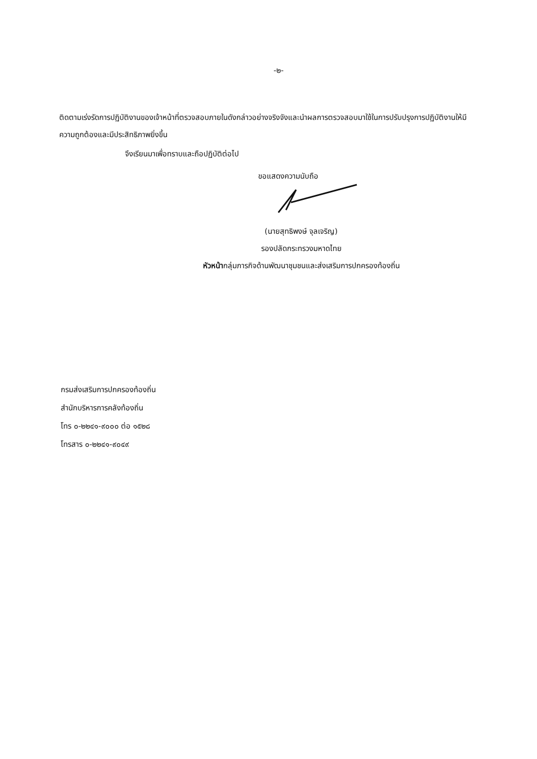-๒-
ติดตามเร่งรัดการปฏิบัติงานของเจ้าหน้าที่ตรวจสอบภายในดังกล่าวอย่างจริงจังและนำผลการตรวจสอบมาใช้ในการปรับปรุงการปฏิบัติงานให้มีความถูกต้องและมีประสิทธิภาพยิ่งขึ้น
จึงเรียนมาเพื่อทราบและถือปฏิบัติต่อไป
ขอแสดงความนับถือ
(นายสุทธิพงษ์ จุลเจริญ)
รองปลัดกระทรวงมหาดไทย
หัวหน้ากลุ่มภารกิจด้านพัฒนาชุมชนและส่งเสริมการปกครองท้องถิ่น
กรมส่งเสริมการปกครองท้องถิ่น
สำนักบริหารการคลังท้องถิ่น
โทร ๐-๒๒๔๑-๙๐๐๐ ต่อ ๑๕๒๘
โทรสาร ๐-๒๒๔๑-๙๐๔๙